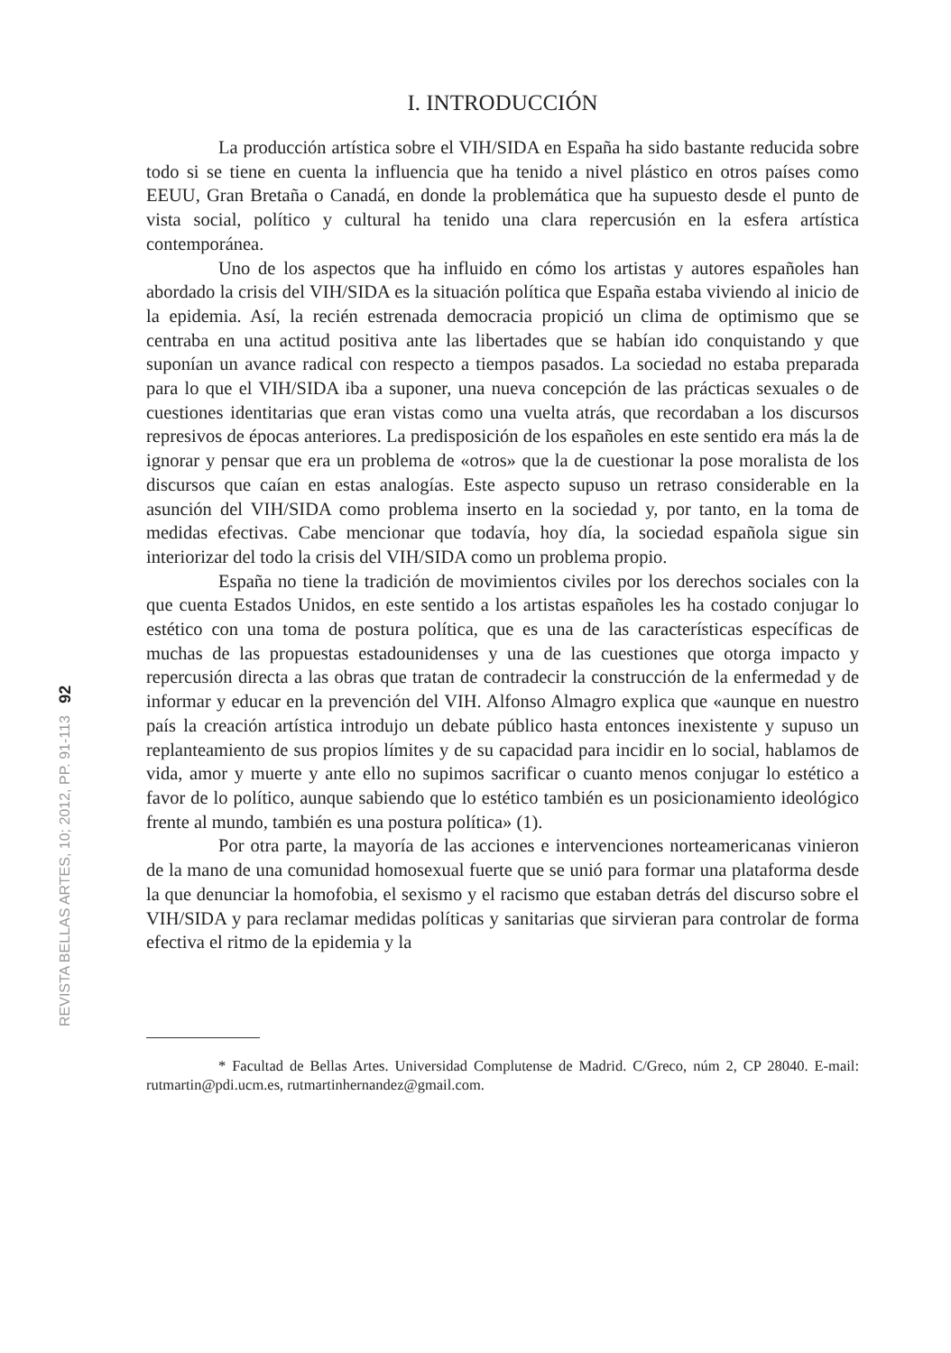REVISTA BELLAS ARTES, 10; 2012, PP. 91-113 92
I. INTRODUCCIÓN
La producción artística sobre el VIH/SIDA en España ha sido bastante reducida sobre todo si se tiene en cuenta la influencia que ha tenido a nivel plástico en otros países como EEUU, Gran Bretaña o Canadá, en donde la problemática que ha supuesto desde el punto de vista social, político y cultural ha tenido una clara repercusión en la esfera artística contemporánea.
Uno de los aspectos que ha influido en cómo los artistas y autores españoles han abordado la crisis del VIH/SIDA es la situación política que España estaba viviendo al inicio de la epidemia. Así, la recién estrenada democracia propició un clima de optimismo que se centraba en una actitud positiva ante las libertades que se habían ido conquistando y que suponían un avance radical con respecto a tiempos pasados. La sociedad no estaba preparada para lo que el VIH/SIDA iba a suponer, una nueva concepción de las prácticas sexuales o de cuestiones identitarias que eran vistas como una vuelta atrás, que recordaban a los discursos represivos de épocas anteriores. La predisposición de los españoles en este sentido era más la de ignorar y pensar que era un problema de «otros» que la de cuestionar la pose moralista de los discursos que caían en estas analogías. Este aspecto supuso un retraso considerable en la asunción del VIH/SIDA como problema inserto en la sociedad y, por tanto, en la toma de medidas efectivas. Cabe mencionar que todavía, hoy día, la sociedad española sigue sin interiorizar del todo la crisis del VIH/SIDA como un problema propio.
España no tiene la tradición de movimientos civiles por los derechos sociales con la que cuenta Estados Unidos, en este sentido a los artistas españoles les ha costado conjugar lo estético con una toma de postura política, que es una de las características específicas de muchas de las propuestas estadounidenses y una de las cuestiones que otorga impacto y repercusión directa a las obras que tratan de contradecir la construcción de la enfermedad y de informar y educar en la prevención del VIH. Alfonso Almagro explica que «aunque en nuestro país la creación artística introdujo un debate público hasta entonces inexistente y supuso un replanteamiento de sus propios límites y de su capacidad para incidir en lo social, hablamos de vida, amor y muerte y ante ello no supimos sacrificar o cuanto menos conjugar lo estético a favor de lo político, aunque sabiendo que lo estético también es un posicionamiento ideológico frente al mundo, también es una postura política» (1).
Por otra parte, la mayoría de las acciones e intervenciones norteamericanas vinieron de la mano de una comunidad homosexual fuerte que se unió para formar una plataforma desde la que denunciar la homofobia, el sexismo y el racismo que estaban detrás del discurso sobre el VIH/SIDA y para reclamar medidas políticas y sanitarias que sirvieran para controlar de forma efectiva el ritmo de la epidemia y la
* Facultad de Bellas Artes. Universidad Complutense de Madrid. C/Greco, núm 2, CP 28040. E-mail: rutmartin@pdi.ucm.es, rutmartinhernandez@gmail.com.